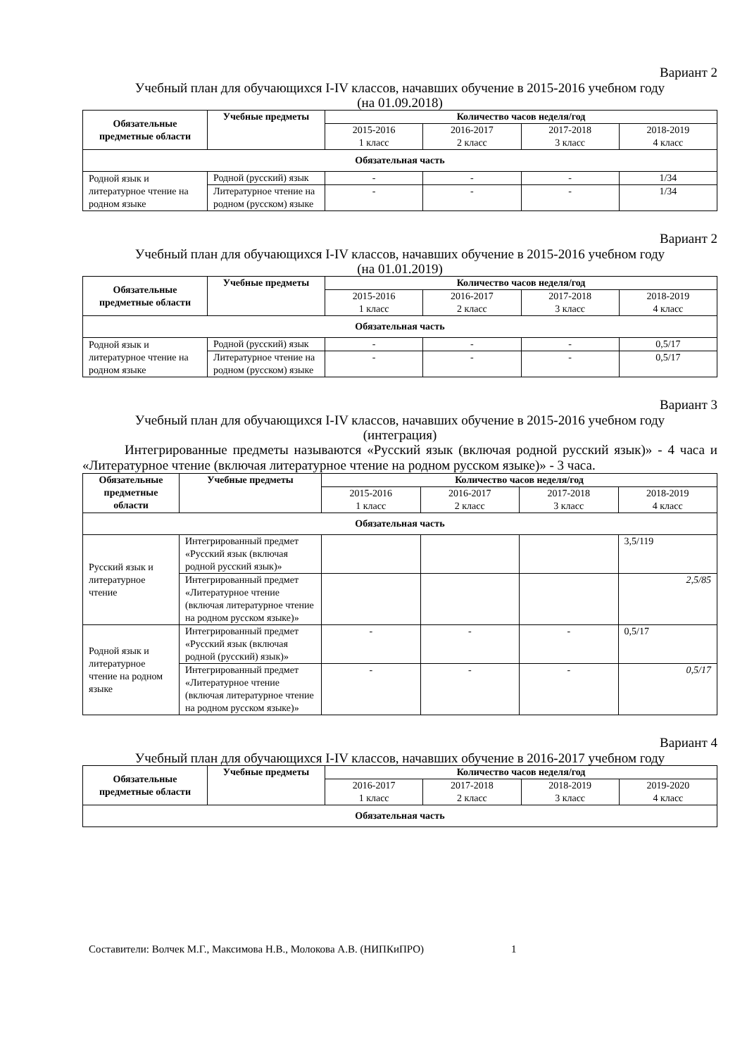Вариант 2
Учебный план для обучающихся I-IV классов, начавших обучение в 2015-2016 учебном году
(на 01.09.2018)
| Обязательные предметные области | Учебные предметы | Количество часов неделя/год | | | |
| --- | --- | --- | --- | --- | --- |
| | | 2015-2016 1 класс | 2016-2017 2 класс | 2017-2018 3 класс | 2018-2019 4 класс |
| Обязательная часть | | | | | |
| Родной язык и литературное чтение на родном языке | Родной (русский) язык | - | - | - | 1/34 |
| | Литературное чтение на родном (русском) языке | - | - | - | 1/34 |
Вариант 2
Учебный план для обучающихся I-IV классов, начавших обучение в 2015-2016 учебном году
(на 01.01.2019)
| Обязательные предметные области | Учебные предметы | Количество часов неделя/год | | | |
| --- | --- | --- | --- | --- | --- |
| | | 2015-2016 1 класс | 2016-2017 2 класс | 2017-2018 3 класс | 2018-2019 4 класс |
| Обязательная часть | | | | | |
| Родной язык и литературное чтение на родном языке | Родной (русский) язык | - | - | - | 0,5/17 |
| | Литературное чтение на родном (русском) языке | - | - | - | 0,5/17 |
Вариант 3
Учебный план для обучающихся I-IV классов, начавших обучение в 2015-2016 учебном году
(интеграция)
Интегрированные предметы называются «Русский язык (включая родной русский язык)» - 4 часа и «Литературное чтение (включая литературное чтение на родном русском языке)» - 3 часа.
| Обязательные предметные области | Учебные предметы | Количество часов неделя/год | | | |
| --- | --- | --- | --- | --- | --- |
| | | 2015-2016 1 класс | 2016-2017 2 класс | 2017-2018 3 класс | 2018-2019 4 класс |
| Обязательная часть | | | | | |
| Русский язык и литературное чтение | Интегрированный предмет «Русский язык (включая родной русский язык)» | | | | 3,5/119 |
| | Интегрированный предмет «Литературное чтение (включая литературное чтение на родном русском языке)» | | | | 2,5/85 |
| Родной язык и литературное чтение на родном языке | Интегрированный предмет «Русский язык (включая родной (русский) язык)» | - | - | - | 0,5/17 |
| | Интегрированный предмет «Литературное чтение (включая литературное чтение на родном русском языке)» | - | - | - | 0,5/17 |
Вариант 4
Учебный план для обучающихся I-IV классов, начавших обучение в 2016-2017 учебном году
| Обязательные предметные области | Учебные предметы | Количество часов неделя/год | | | |
| --- | --- | --- | --- | --- | --- |
| | | 2016-2017 1 класс | 2017-2018 2 класс | 2018-2019 3 класс | 2019-2020 4 класс |
| Обязательная часть | | | | | |
Составители: Волчек М.Г., Максимова Н.В., Молокова А.В. (НИПКиПРО) 1